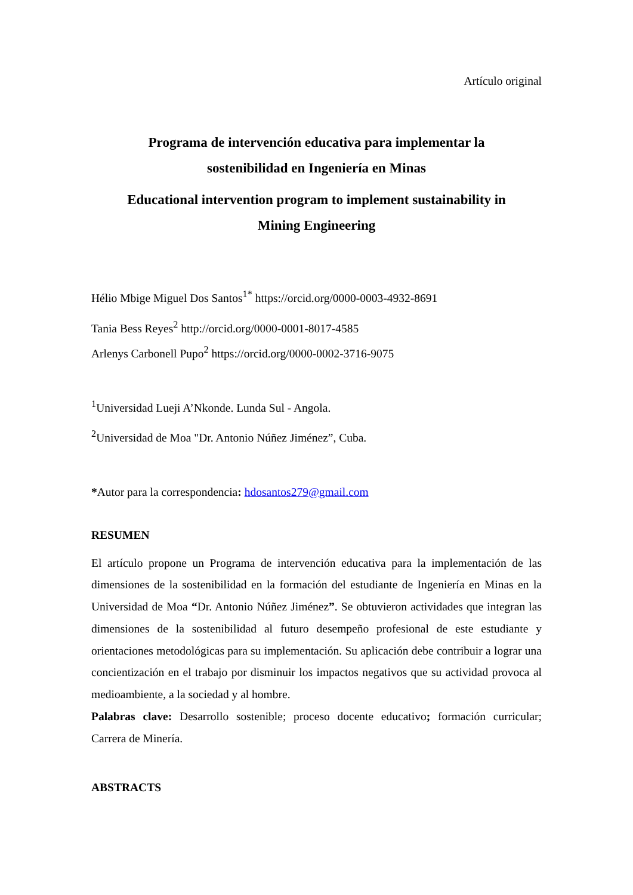Artículo original
Programa de intervención educativa para implementar la
sostenibilidad en Ingeniería en Minas
Educational intervention program to implement sustainability in
Mining Engineering
Hélio Mbige Miguel Dos Santos<sup>1*</sup> https://orcid.org/0000-0003-4932-8691
Tania Bess Reyes<sup>2</sup> http://orcid.org/0000-0001-8017-4585
Arlenys Carbonell Pupo<sup>2</sup> https://orcid.org/0000-0002-3716-9075
<sup>1</sup> Universidad Lueji A’Nkonde. Lunda Sul - Angola.
<sup>2</sup> Universidad de Moa "Dr. Antonio Núñez Jiménez”, Cuba.
*Autor para la correspondencia: hdosantos279@gmail.com
RESUMEN
El artículo propone un Programa de intervención educativa para la implementación de las dimensiones de la sostenibilidad en la formación del estudiante de Ingeniería en Minas en la Universidad de Moa “Dr. Antonio Núñez Jiménez”. Se obtuvieron actividades que integran las dimensiones de la sostenibilidad al futuro desempeño profesional de este estudiante y orientaciones metodológicas para su implementación. Su aplicación debe contribuir a lograr una concientización en el trabajo por disminuir los impactos negativos que su actividad provoca al medioambiente, a la sociedad y al hombre.
Palabras clave: Desarrollo sostenible; proceso docente educativo; formación curricular; Carrera de Minería.
ABSTRACTS